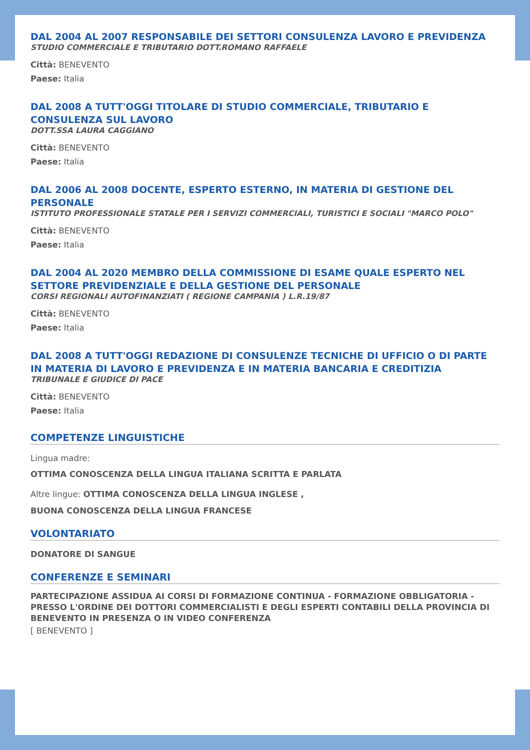DAL 2004 AL 2007 RESPONSABILE DEI SETTORI CONSULENZA LAVORO E PREVIDENZA
STUDIO COMMERCIALE E TRIBUTARIO DOTT.ROMANO RAFFAELE
Città: BENEVENTO
Paese: Italia
DAL 2008 A TUTT'OGGI TITOLARE DI STUDIO COMMERCIALE, TRIBUTARIO E CONSULENZA SUL LAVORO
DOTT.SSA LAURA CAGGIANO
Città: BENEVENTO
Paese: Italia
DAL 2006 AL 2008 DOCENTE, ESPERTO ESTERNO, IN MATERIA DI GESTIONE DEL PERSONALE
ISTITUTO PROFESSIONALE STATALE PER I SERVIZI COMMERCIALI, TURISTICI E SOCIALI "MARCO POLO"
Città: BENEVENTO
Paese: Italia
DAL 2004 AL 2020 MEMBRO DELLA COMMISSIONE DI ESAME QUALE ESPERTO NEL SETTORE PREVIDENZIALE E DELLA GESTIONE DEL PERSONALE
CORSI REGIONALI AUTOFINANZIATI ( REGIONE CAMPANIA ) L.R.19/87
Città: BENEVENTO
Paese: Italia
DAL 2008 A TUTT'OGGI REDAZIONE DI CONSULENZE TECNICHE DI UFFICIO O DI PARTE IN MATERIA DI LAVORO E PREVIDENZA E IN MATERIA BANCARIA E CREDITIZIA
TRIBUNALE E GIUDICE DI PACE
Città: BENEVENTO
Paese: Italia
COMPETENZE LINGUISTICHE
Lingua madre:
OTTIMA CONOSCENZA DELLA LINGUA ITALIANA SCRITTA E PARLATA
Altre lingue: OTTIMA CONOSCENZA DELLA LINGUA INGLESE ,
BUONA CONOSCENZA DELLA LINGUA FRANCESE
VOLONTARIATO
DONATORE DI SANGUE
CONFERENZE E SEMINARI
PARTECIPAZIONE ASSIDUA AI CORSI DI FORMAZIONE CONTINUA - FORMAZIONE OBBLIGATORIA - PRESSO L'ORDINE DEI DOTTORI COMMERCIALISTI E DEGLI ESPERTI CONTABILI DELLA PROVINCIA DI BENEVENTO IN PRESENZA O IN VIDEO CONFERENZA
[ BENEVENTO ]